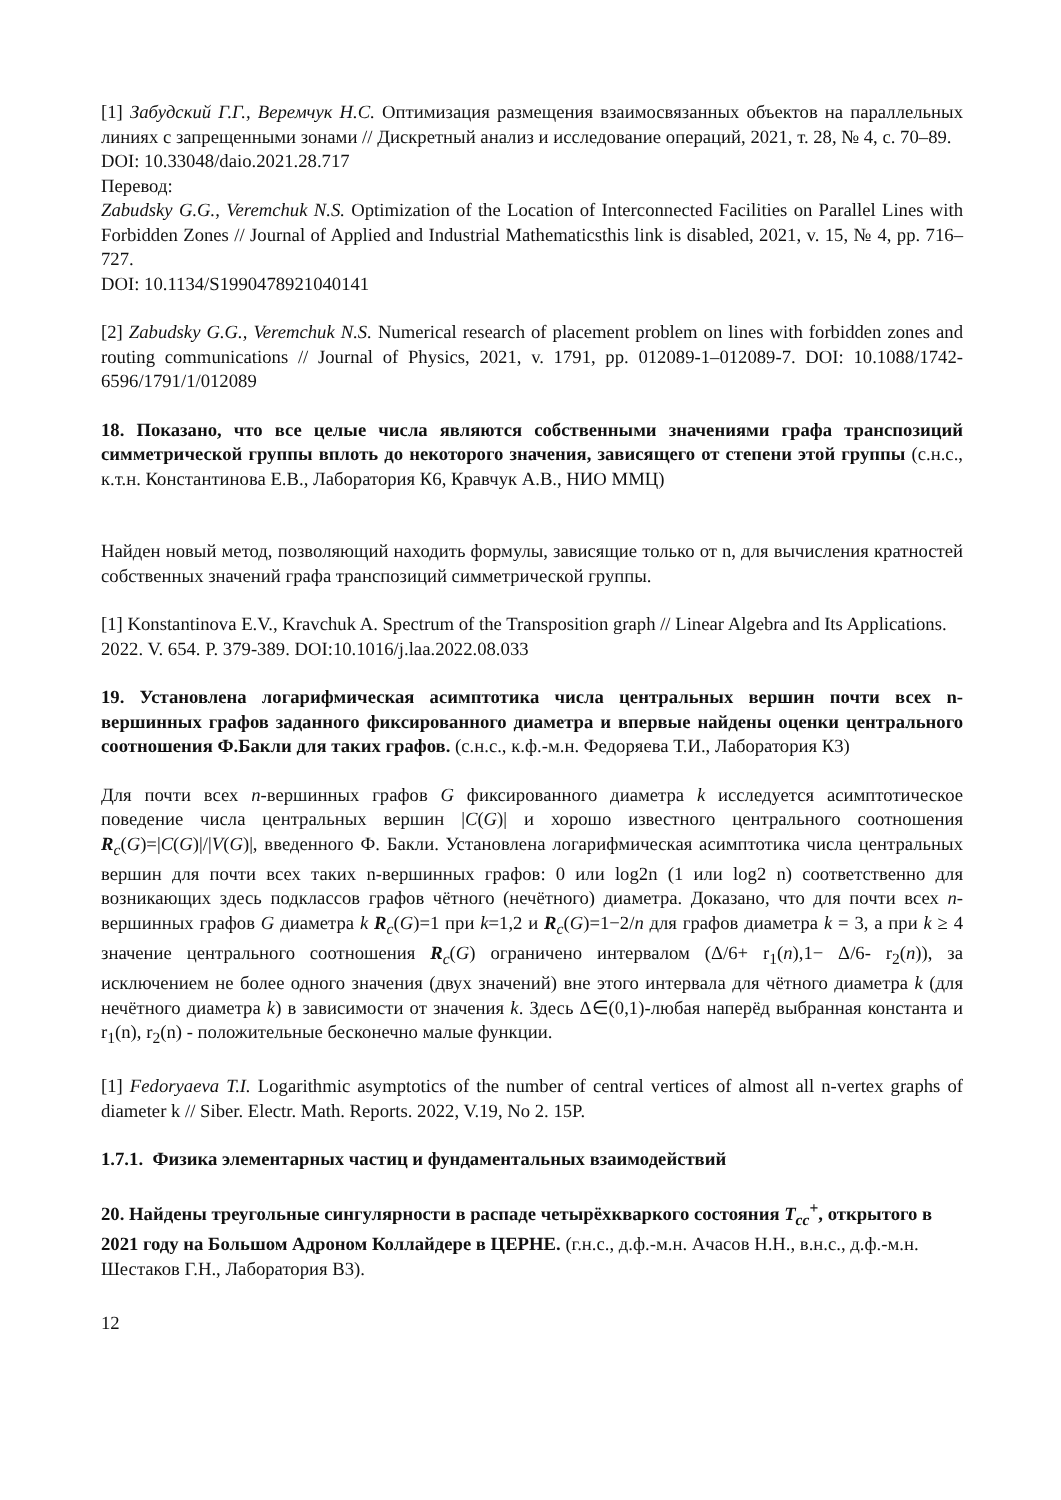[1] Забудский Г.Г., Веремчук Н.С. Оптимизация размещения взаимосвязанных объектов на параллельных линиях с запрещенными зонами // Дискретный анализ и исследование операций, 2021, т. 28, № 4, с. 70–89.
DOI: 10.33048/daio.2021.28.717
Перевод:
Zabudsky G.G., Veremchuk N.S. Optimization of the Location of Interconnected Facilities on Parallel Lines with Forbidden Zones // Journal of Applied and Industrial Mathematicsthis link is disabled, 2021, v. 15, № 4, pp. 716–727.
DOI: 10.1134/S1990478921040141
[2] Zabudsky G.G., Veremchuk N.S. Numerical research of placement problem on lines with forbidden zones and routing communications // Journal of Physics, 2021, v. 1791, pp. 012089-1–012089-7. DOI: 10.1088/1742-6596/1791/1/012089
18. Показано, что все целые числа являются собственными значениями графа транспозиций симметрической группы вплоть до некоторого значения, зависящего от степени этой группы (с.н.с., к.т.н. Константинова Е.В., Лаборатория К6, Кравчук А.В., НИО ММЦ)
Найден новый метод, позволяющий находить формулы, зависящие только от n, для вычисления кратностей собственных значений графа транспозиций симметрической группы.
[1] Konstantinova E.V., Kravchuk A. Spectrum of the Transposition graph // Linear Algebra and Its Applications. 2022. V. 654. P. 379-389. DOI:10.1016/j.laa.2022.08.033
19. Установлена логарифмическая асимптотика числа центральных вершин почти всех n-вершинных графов заданного фиксированного диаметра и впервые найдены оценки центрального соотношения Ф.Бакли для таких графов. (с.н.с., к.ф.-м.н. Федоряева Т.И., Лаборатория К3)
Для почти всех n-вершинных графов G фиксированного диаметра k исследуется асимптотическое поведение числа центральных вершин |C(G)| и хорошо известного центрального соотношения R<sub>c</sub>(G)=|C(G)|/|V(G)|, введенного Ф. Бакли. Установлена логарифмическая асимптотика числа центральных вершин для почти всех таких n-вершинных графов: 0 или log2n (1 или log2 n) соответственно для возникающих здесь подклассов графов чётного (нечётного) диаметра. Доказано, что для почти всех n-вершинных графов G диаметра k R<sub>c</sub>(G)=1 при k=1,2 и R<sub>c</sub>(G)=1−2/n для графов диаметра k = 3, а при k ≥ 4 значение центрального соотношения R<sub>c</sub>(G) ограничено интервалом (Δ/6+ r<sub>1</sub>(n),1− Δ/6- r<sub>2</sub>(n)), за исключением не более одного значения (двух значений) вне этого интервала для чётного диаметра k (для нечётного диаметра k) в зависимости от значения k. Здесь Δ∈(0,1)-любая наперёд выбранная константа и r<sub>1</sub>(n), r<sub>2</sub>(n) - положительные бесконечно малые функции.
[1] Fedoryaeva T.I. Logarithmic asymptotics of the number of central vertices of almost all n-vertex graphs of diameter k // Siber. Electr. Math. Reports. 2022, V.19, No 2. 15P.
1.7.1. Физика элементарных частиц и фундаментальных взаимодействий
20. Найдены треугольные сингулярности в распаде четырёхкваркого состояния T<sub>cc</sub><sup>+</sup>, открытого в 2021 году на Большом Адроном Коллайдере в ЦЕРНЕ. (г.н.с., д.ф.-м.н. Ачасов Н.Н., в.н.с., д.ф.-м.н. Шестаков Г.Н., Лаборатория В3).
12